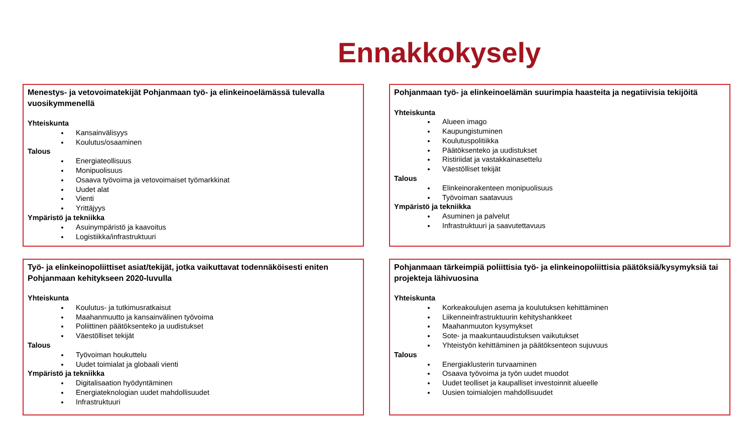Ennakkokysely
Menestys- ja vetovoimatekijät Pohjanmaan työ- ja elinkeinoelämässä tulevalla vuosikymmenellä
Yhteiskunta
Kansainvälisyys
Koulutus/osaaminen
Talous
Energiateollisuus
Monipuolisuus
Osaava työvoima ja vetovoimaiset työmarkkinat
Uudet alat
Vienti
Yrittäjyys
Ympäristö ja tekniikka
Asuinympäristö ja kaavoitus
Logistiikka/infrastruktuuri
Pohjanmaan työ- ja elinkeinoelämän suurimpia haasteita ja negatiivisia tekijöitä
Yhteiskunta
Alueen imago
Kaupungistuminen
Koulutuspolitiikka
Päätöksenteko ja uudistukset
Ristiriidat ja vastakkainasettelu
Väestölliset tekijät
Talous
Elinkeinorakenteen monipuolisuus
Työvoiman saatavuus
Ympäristö ja tekniikka
Asuminen ja palvelut
Infrastruktuuri ja saavutettavuus
Työ- ja elinkeinopoliittiset asiat/tekijät, jotka vaikuttavat todennäköisesti eniten Pohjanmaan kehitykseen 2020-luvulla
Yhteiskunta
Koulutus- ja tutkimusratkaisut
Maahanmuutto ja kansainvälinen työvoima
Poliittinen päätöksenteko ja uudistukset
Väestölliset tekijät
Talous
Työvoiman houkuttelu
Uudet toimialat ja globaali vienti
Ympäristö ja tekniikka
Digitalisaation hyödyntäminen
Energiateknologian uudet mahdollisuudet
Infrastruktuuri
Pohjanmaan tärkeimpiä poliittisia työ- ja elinkeinopoliittisia päätöksiä/kysymyksiä tai projekteja lähivuosina
Yhteiskunta
Korkeakoulujen asema ja koulutuksen kehittäminen
Liikenneinfrastruktuurin kehityshankkeet
Maahanmuuton kysymykset
Sote- ja maakuntauudistuksen vaikutukset
Yhteistyön kehittäminen ja päätöksenteon sujuvuus
Talous
Energiaklusterin turvaaminen
Osaava työvoima ja työn uudet muodot
Uudet teolliset ja kaupalliset investoinnit alueelle
Uusien toimialojen mahdollisuudet